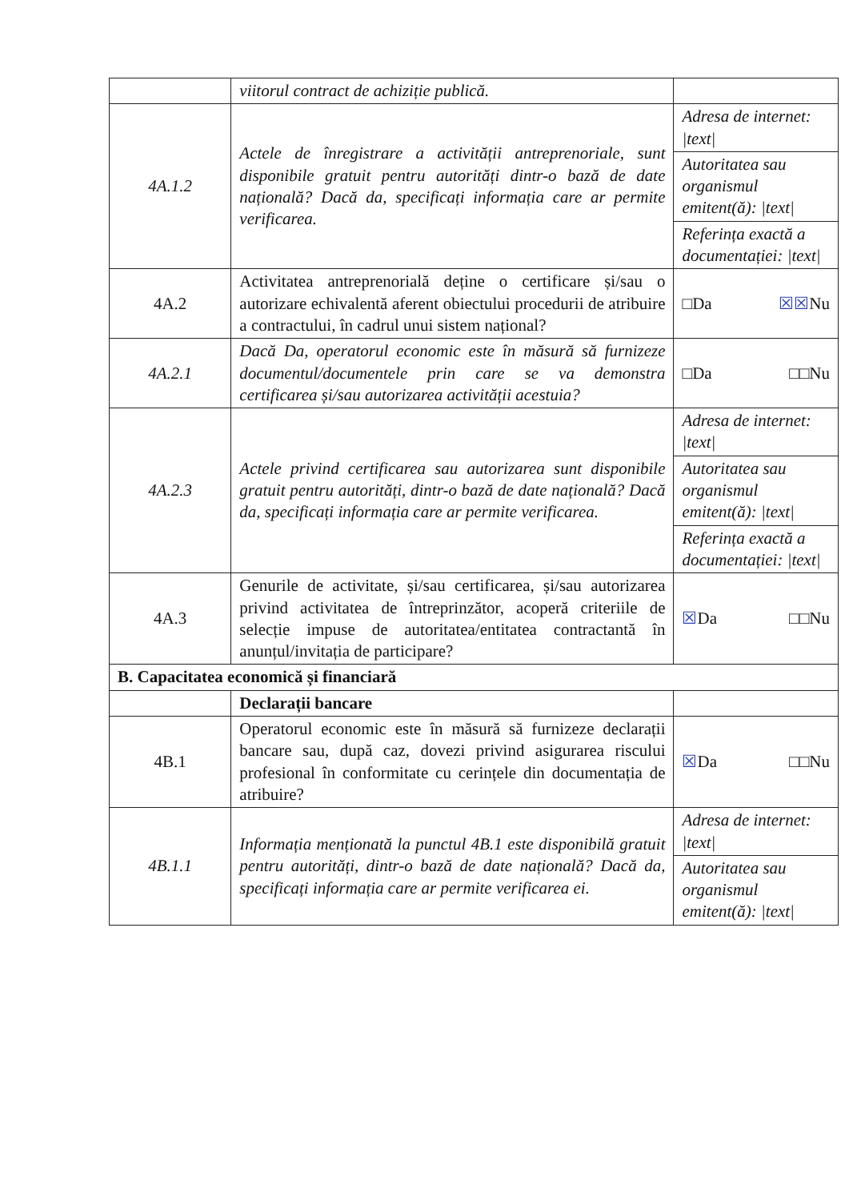| | viitorul contract de achiziție publică. | |
| 4A.1.2 | Actele de înregistrare a activității antreprenoriale, sunt disponibile gratuit pentru autorități dintr-o bază de date națională? Dacă da, specificați informația care ar permite verificarea. | Adresa de internet: /text/ Autoritatea sau organismul emitent(ă): /text/ Referința exactă a documentației: /text/ |
| 4A.2 | Activitatea antreprenorială deține o certificare și/sau o autorizare echivalentă aferent obiectului procedurii de atribuire a contractului, în cadrul unui sistem național? | □Da ☒☒ Nu |
| 4A.2.1 | Dacă Da, operatorul economic este în măsură să furnizeze documentul/documentele prin care se va demonstra certificarea și/sau autorizarea activității acestuia? | □Da □□Nu |
| 4A.2.3 | Actele privind certificarea sau autorizarea sunt disponibile gratuit pentru autorități, dintr-o bază de date națională? Dacă da, specificați informația care ar permite verificarea. | Adresa de internet: /text/ Autoritatea sau organismul emitent(ă): /text/ Referința exactă a documentației: /text/ |
| 4A.3 | Genurile de activitate, și/sau certificarea, și/sau autorizarea privind activitatea de întreprinzător, acoperă criteriile de selecție impuse de autoritatea/entitatea contractantă în anunțul/invitația de participare? | ☒ Da □□Nu |
| B. Capacitatea economică și financiară | | |
| | Declarații bancare | |
| 4B.1 | Operatorul economic este în măsură să furnizeze declarații bancare sau, după caz, dovezi privind asigurarea riscului profesional în conformitate cu cerințele din documentația de atribuire? | ☒ Da □□Nu |
| 4B.1.1 | Informația menționată la punctul 4B.1 este disponibilă gratuit pentru autorități, dintr-o bază de date națională? Dacă da, specificați informația care ar permite verificarea ei. | Adresa de internet: /text/ Autoritatea sau organismul emitent(ă): /text/ |